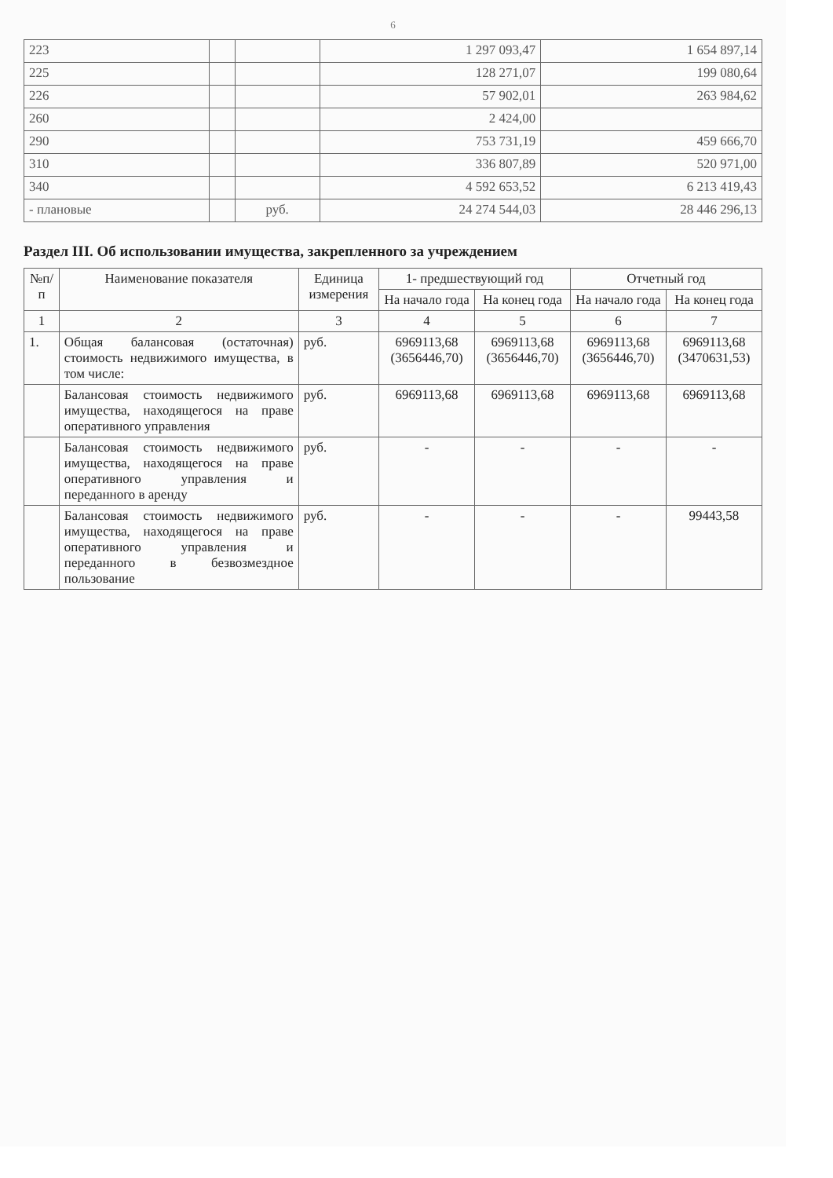6
| 223 | | | 1 297 093,47 | 1 654 897,14 |
| 225 | | | 128 271,07 | 199 080,64 |
| 226 | | | 57 902,01 | 263 984,62 |
| 260 | | | 2 424,00 | |
| 290 | | | 753 731,19 | 459 666,70 |
| 310 | | | 336 807,89 | 520 971,00 |
| 340 | | | 4 592 653,52 | 6 213 419,43 |
| - плановые | | руб. | 24 274 544,03 | 28 446 296,13 |
Раздел III. Об использовании имущества, закрепленного за учреждением
| №п/п | Наименование показателя | Единица измерения | 1- предшествующий год | | Отчетный год | |
| --- | --- | --- | --- | --- | --- | --- |
| | | | На начало года | На конец года | На начало года | На конец года |
| 1 | 2 | 3 | 4 | 5 | 6 | 7 |
| 1. | Общая балансовая (остаточная) стоимость недвижимого имущества, в том числе: | руб. | 6969113,68 (3656446,70) | 6969113,68 (3656446,70) | 6969113,68 (3656446,70) | 6969113,68 (3470631,53) |
| | Балансовая стоимость недвижимого имущества, находящегося на праве оперативного управления | руб. | 6969113,68 | 6969113,68 | 6969113,68 | 6969113,68 |
| | Балансовая стоимость недвижимого имущества, находящегося на праве оперативного управления и переданного в аренду | руб. | - | - | - | - |
| | Балансовая стоимость недвижимого имущества, находящегося на праве оперативного управления и переданного в безвозмездное пользование | руб. | - | - | - | 99443,58 |